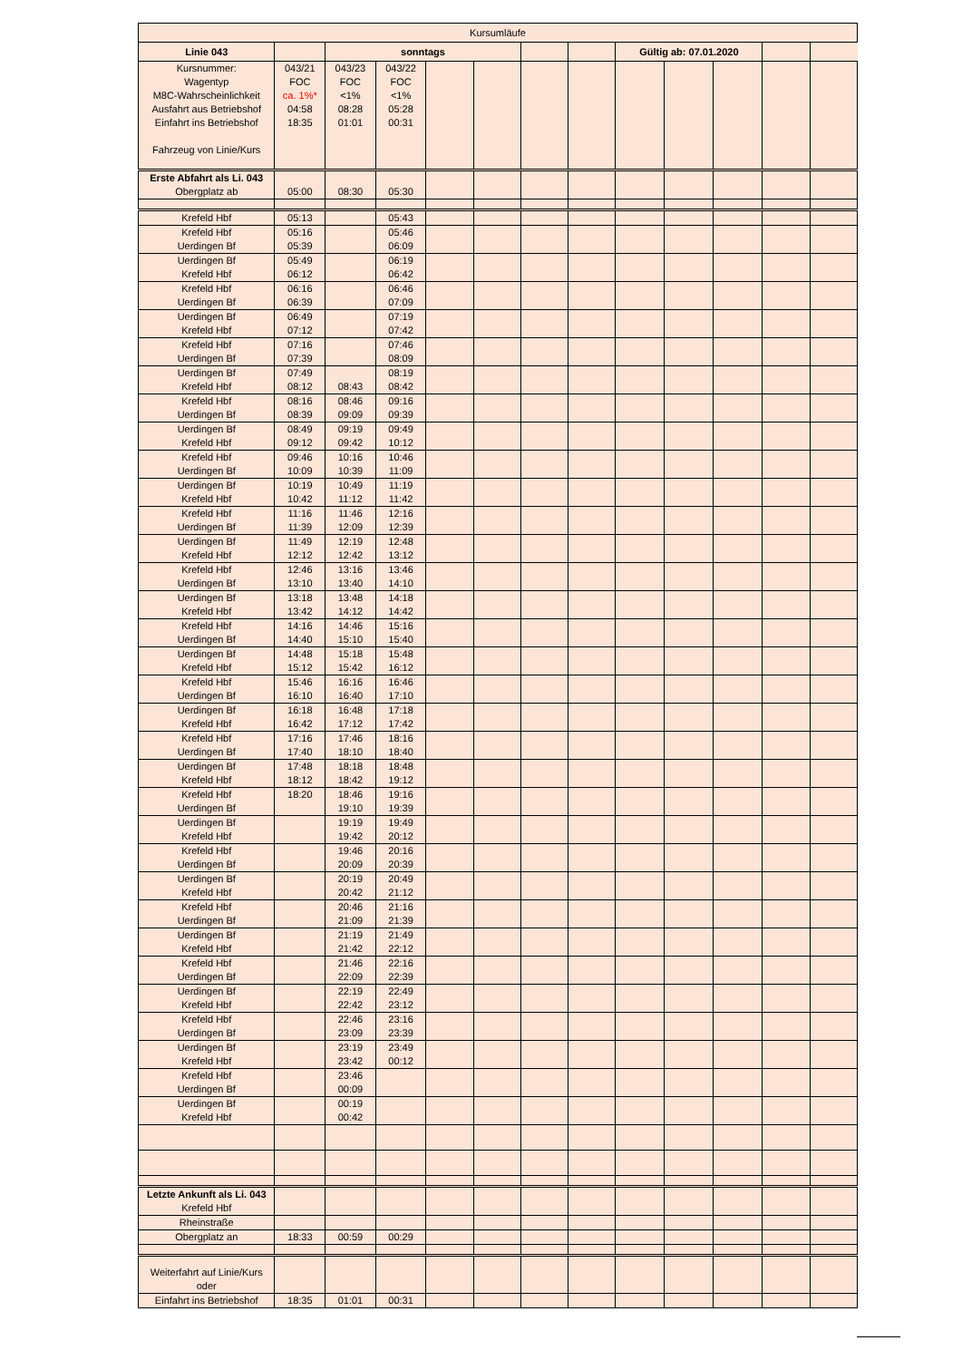| Kursumläufe | | | | | | | | | | | | |
| Linie 043 | | sonntags | | | | | | Gültig ab: 07.01.2020 | | | | |
| Kursnummer: Wagentyp M8C-Wahrscheinlichkeit Ausfahrt aus Betriebshof Einfahrt ins Betriebshof Fahrzeug von Linie/Kurs | 043/21 FOC ca. 1%* 04:58 18:35 | 043/23 FOC <1% 08:28 01:01 | 043/22 FOC <1% 05:28 00:31 | | | | | | | | | |
| Erste Abfahrt als Li. 043 Obergplatz ab | 05:00 | 08:30 | 05:30 | | | | | | | | | |
| Krefeld Hbf | 05:13 | | 05:43 | | | | | | | | | |
| Krefeld Hbf Uerdingen Bf | 05:16 05:39 | | 05:46 06:09 | | | | | | | | | |
| Uerdingen Bf Krefeld Hbf | 05:49 06:12 | | 06:19 06:42 | | | | | | | | | |
| Krefeld Hbf Uerdingen Bf | 06:16 06:39 | | 06:46 07:09 | | | | | | | | | |
| Uerdingen Bf Krefeld Hbf | 06:49 07:12 | | 07:19 07:42 | | | | | | | | | |
| Krefeld Hbf Uerdingen Bf | 07:16 07:39 | | 07:46 08:09 | | | | | | | | | |
| Uerdingen Bf Krefeld Hbf | 07:49 08:12 | 08:43 | 08:19 08:42 | | | | | | | | | |
| Krefeld Hbf Uerdingen Bf | 08:16 08:39 | 08:46 09:09 | 09:16 09:39 | | | | | | | | | |
| Uerdingen Bf Krefeld Hbf | 08:49 09:12 | 09:19 09:42 | 09:49 10:12 | | | | | | | | | |
| Krefeld Hbf Uerdingen Bf | 09:46 10:09 | 10:16 10:39 | 10:46 11:09 | | | | | | | | | |
| Uerdingen Bf Krefeld Hbf | 10:19 10:42 | 10:49 11:12 | 11:19 11:42 | | | | | | | | | |
| Krefeld Hbf Uerdingen Bf | 11:16 11:39 | 11:46 12:09 | 12:16 12:39 | | | | | | | | | |
| Uerdingen Bf Krefeld Hbf | 11:49 12:12 | 12:19 12:42 | 12:48 13:12 | | | | | | | | | |
| Krefeld Hbf Uerdingen Bf | 12:46 13:10 | 13:16 13:40 | 13:46 14:10 | | | | | | | | | |
| Uerdingen Bf Krefeld Hbf | 13:18 13:42 | 13:48 14:12 | 14:18 14:42 | | | | | | | | | |
| Krefeld Hbf Uerdingen Bf | 14:16 14:40 | 14:46 15:10 | 15:16 15:40 | | | | | | | | | |
| Uerdingen Bf Krefeld Hbf | 14:48 15:12 | 15:18 15:42 | 15:48 16:12 | | | | | | | | | |
| Krefeld Hbf Uerdingen Bf | 15:46 16:10 | 16:16 16:40 | 16:46 17:10 | | | | | | | | | |
| Uerdingen Bf Krefeld Hbf | 16:18 16:42 | 16:48 17:12 | 17:18 17:42 | | | | | | | | | |
| Krefeld Hbf Uerdingen Bf | 17:16 17:40 | 17:46 18:10 | 18:16 18:40 | | | | | | | | | |
| Uerdingen Bf Krefeld Hbf | 17:48 18:12 | 18:18 18:42 | 18:48 19:12 | | | | | | | | | |
| Krefeld Hbf Uerdingen Bf | 18:20 | 18:46 19:10 | 19:16 19:39 | | | | | | | | | |
| Uerdingen Bf Krefeld Hbf | | 19:19 19:42 | 19:49 20:12 | | | | | | | | | |
| Krefeld Hbf Uerdingen Bf | | 19:46 20:09 | 20:16 20:39 | | | | | | | | | |
| Uerdingen Bf Krefeld Hbf | | 20:19 20:42 | 20:49 21:12 | | | | | | | | | |
| Krefeld Hbf Uerdingen Bf | | 20:46 21:09 | 21:16 21:39 | | | | | | | | | |
| Uerdingen Bf Krefeld Hbf | | 21:19 21:42 | 21:49 22:12 | | | | | | | | | |
| Krefeld Hbf Uerdingen Bf | | 21:46 22:09 | 22:16 22:39 | | | | | | | | | |
| Uerdingen Bf Krefeld Hbf | | 22:19 22:42 | 22:49 23:12 | | | | | | | | | |
| Krefeld Hbf Uerdingen Bf | | 22:46 23:09 | 23:16 23:39 | | | | | | | | | |
| Uerdingen Bf Krefeld Hbf | | 23:19 23:42 | 23:49 00:12 | | | | | | | | | |
| Krefeld Hbf Uerdingen Bf | | 23:46 00:09 | | | | | | | | | | |
| Uerdingen Bf Krefeld Hbf | | 00:19 00:42 | | | | | | | | | | |
| Letzte Ankunft als Li. 043 Krefeld Hbf | | | | | | | | | | | | |
| Rheinstraße | | | | | | | | | | | | |
| Obergplatz an | 18:33 | 00:59 | 00:29 | | | | | | | | | |
| Weiterfahrt auf Linie/Kurs oder | | | | | | | | | | | | |
| Einfahrt ins Betriebshof | 18:35 | 01:01 | 00:31 | | | | | | | | | |